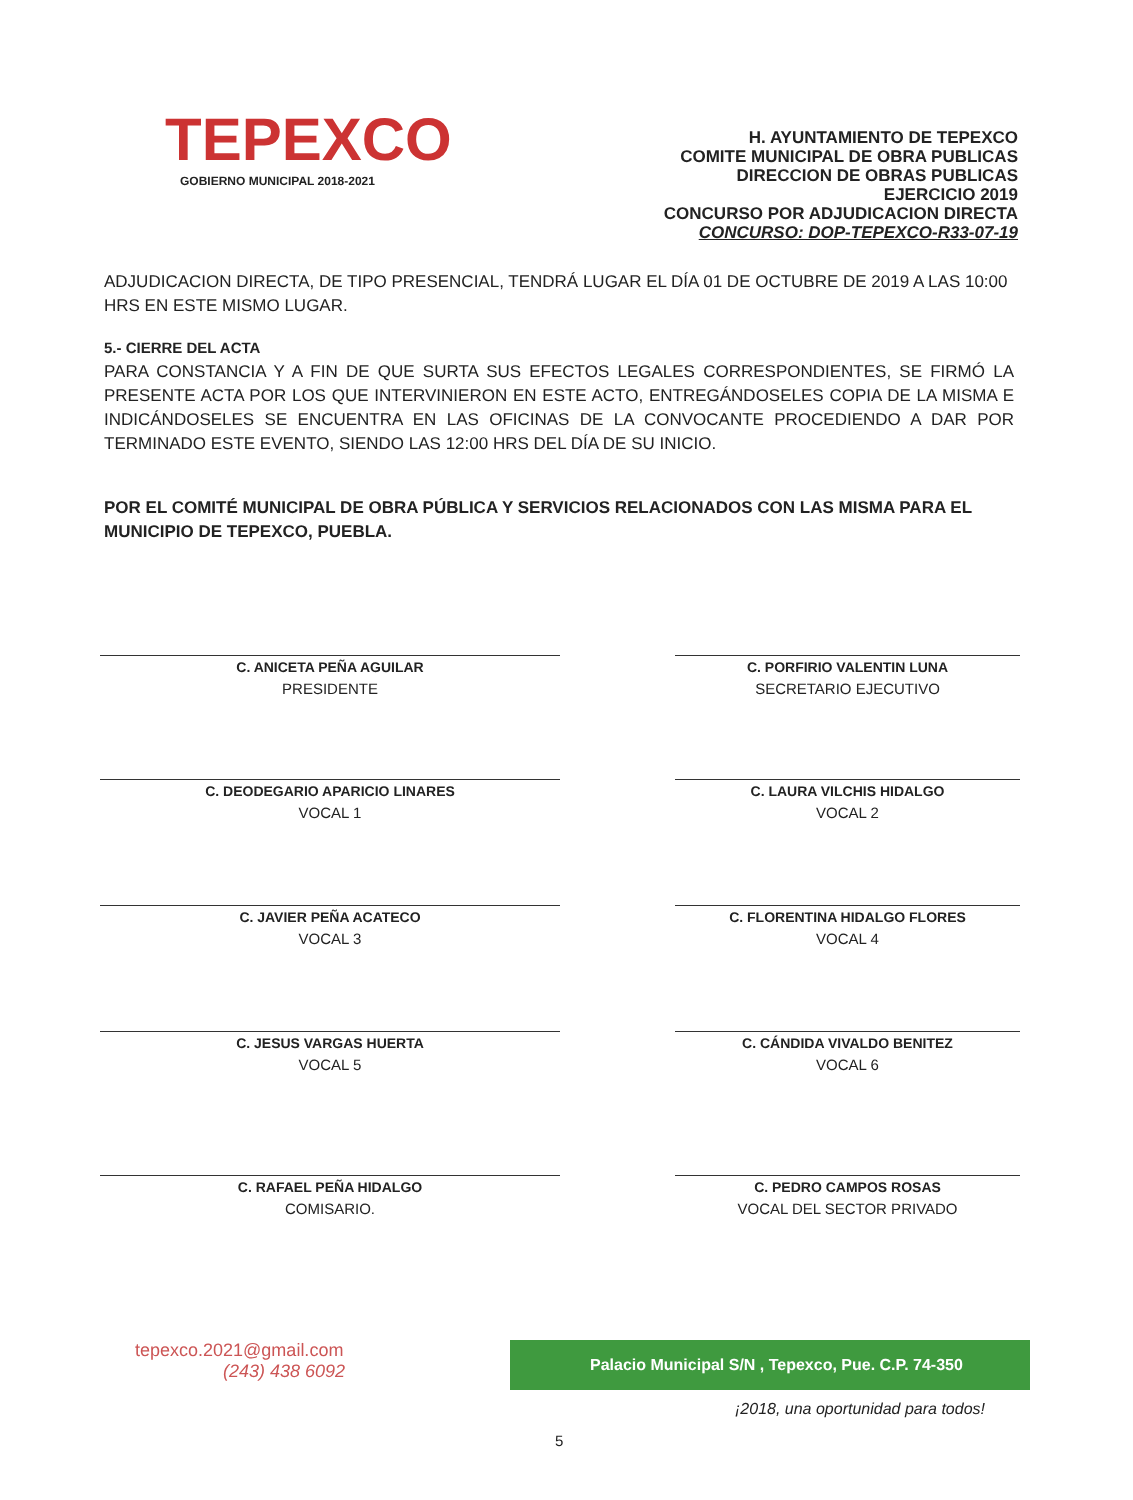TEPEXCO
GOBIERNO MUNICIPAL 2018-2021
H. AYUNTAMIENTO DE TEPEXCO
COMITE MUNICIPAL DE OBRA PUBLICAS
DIRECCION DE OBRAS PUBLICAS
EJERCICIO 2019
CONCURSO POR ADJUDICACION DIRECTA
CONCURSO: DOP-TEPEXCO-R33-07-19
ADJUDICACION DIRECTA, DE TIPO PRESENCIAL, TENDRÁ LUGAR EL DÍA 01 DE OCTUBRE DE 2019 A LAS 10:00 HRS EN ESTE MISMO LUGAR.
5.- CIERRE DEL ACTA
PARA CONSTANCIA Y A FIN DE QUE SURTA SUS EFECTOS LEGALES CORRESPONDIENTES, SE FIRMÓ LA PRESENTE ACTA POR LOS QUE INTERVINIERON EN ESTE ACTO, ENTREGÁNDOSELES COPIA DE LA MISMA E INDICÁNDOSELES SE ENCUENTRA EN LAS OFICINAS DE LA CONVOCANTE PROCEDIENDO A DAR POR TERMINADO ESTE EVENTO, SIENDO LAS 12:00 HRS DEL DÍA DE SU INICIO.
POR EL COMITÉ MUNICIPAL DE OBRA PÚBLICA Y SERVICIOS RELACIONADOS CON LAS MISMA PARA EL MUNICIPIO DE TEPEXCO, PUEBLA.
C. ANICETA PEÑA AGUILAR
PRESIDENTE
C. PORFIRIO VALENTIN LUNA
SECRETARIO EJECUTIVO
C. DEODEGARIO APARICIO LINARES
VOCAL 1
C. LAURA VILCHIS HIDALGO
VOCAL 2
C. JAVIER PEÑA ACATECO
VOCAL 3
C. FLORENTINA HIDALGO FLORES
VOCAL 4
C. JESUS VARGAS HUERTA
VOCAL 5
C. CÁNDIDA VIVALDO BENITEZ
VOCAL 6
C. RAFAEL PEÑA HIDALGO
COMISARIO.
C. PEDRO CAMPOS ROSAS
VOCAL DEL SECTOR PRIVADO
tepexco.2021@gmail.com
(243) 438 6092
Palacio Municipal S/N , Tepexco, Pue. C.P. 74-350
¡2018, una oportunidad para todos!
5